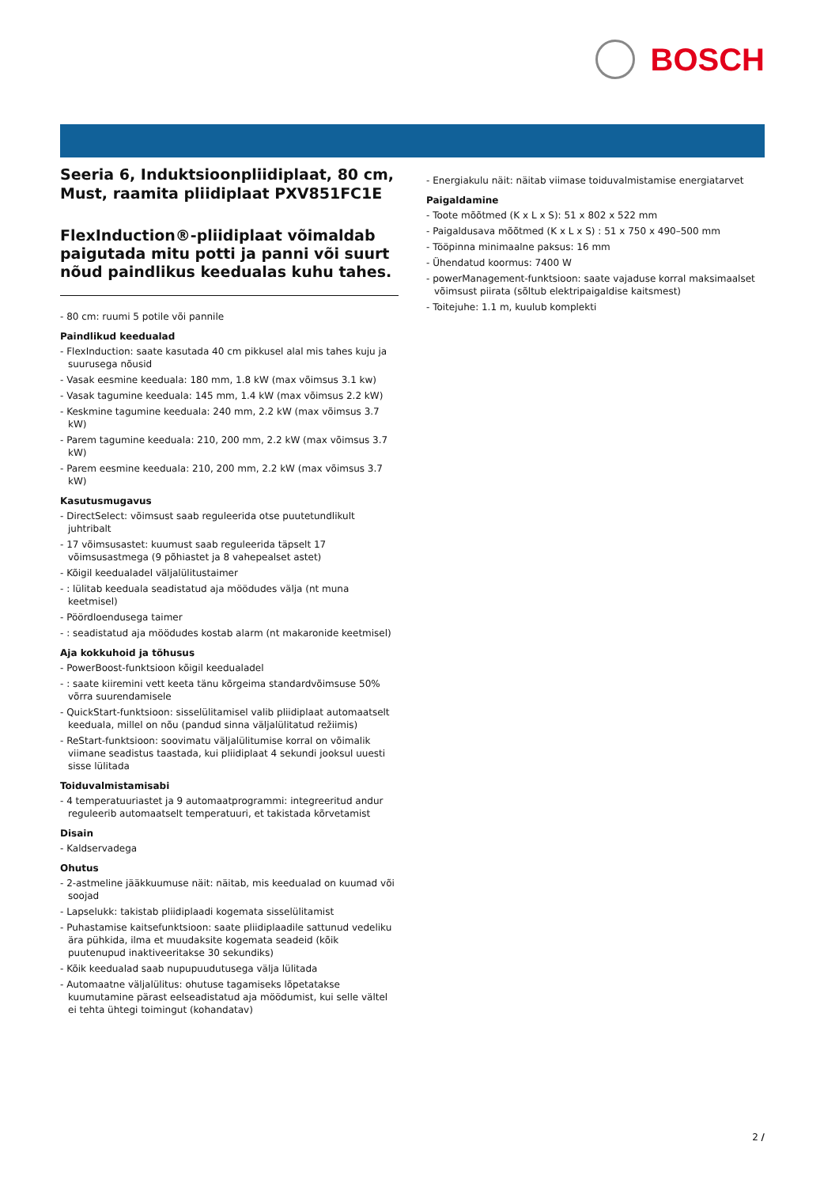BOSCH
Seeria 6, Induktsioonpliidiplaat, 80 cm, Must, raamita pliidiplaat PXV851FC1E
FlexInduction®-pliidiplaat võimaldab paigutada mitu potti ja panni või suurt nõud paindlikus keedualas kuhu tahes.
- 80 cm: ruumi 5 potile või pannile
Paindlikud keedualad
- FlexInduction: saate kasutada 40 cm pikkusel alal mis tahes kuju ja suurusega nõusid
- Vasak eesmine keeduala: 180 mm, 1.8 kW (max võimsus 3.1 kw)
- Vasak tagumine keeduala: 145 mm, 1.4 kW (max võimsus 2.2 kW)
- Keskmine tagumine keeduala: 240 mm, 2.2 kW (max võimsus 3.7 kW)
- Parem tagumine keeduala: 210, 200 mm, 2.2 kW (max võimsus 3.7 kW)
- Parem eesmine keeduala: 210, 200 mm, 2.2 kW (max võimsus 3.7 kW)
Kasutusmugavus
- DirectSelect: võimsust saab reguleerida otse puutetundlikult juhtribalt
- 17 võimsusastet: kuumust saab reguleerida täpselt 17 võimsusastmega (9 põhiastet ja 8 vahepealset astet)
- Kõigil keedualadel väljalülitustaimer
- : lülitab keeduala seadistatud aja möödudes välja (nt muna keetmisel)
- Pöördloendusega taimer
- : seadistatud aja möödudes kostab alarm (nt makaronide keetmisel)
Aja kokkuhoid ja tõhusus
- PowerBoost-funktsioon kõigil keedualadel
- : saate kiiremini vett keeta tänu kõrgeima standardvõimsuse 50% võrra suurendamisele
- QuickStart-funktsioon: sisselülitamisel valib pliidiplaat automaatselt keeduala, millel on nõu (pandud sinna väljalülitatud režiimis)
- ReStart-funktsioon: soovimatu väljalülitumise korral on võimalik viimane seadistus taastada, kui pliidiplaat 4 sekundi jooksul uuesti sisse lülitada
Toiduvalmistamisabi
- 4 temperatuuriastet ja 9 automaatprogrammi: integreeritud andur reguleerib automaatselt temperatuuri, et takistada kõrvetamist
Disain
- Kaldservadega
Ohutus
- 2-astmeline jääkkuumuse näit: näitab, mis keedualad on kuumad või soojad
- Lapselukk: takistab pliidiplaadi kogemata sisselülitamist
- Puhastamise kaitsefunktsioon: saate pliidiplaadile sattunud vedeliku ära pühkida, ilma et muudaksite kogemata seadeid (kõik puutenupud inaktiveeritakse 30 sekundiks)
- Kõik keedualad saab nupupuudutusega välja lülitada
- Automaatne väljalülitus: ohutuse tagamiseks lõpetatakse kuumutamine pärast eelseadistatud aja möödumist, kui selle vältel ei tehta ühtegi toimingut (kohandatav)
- Energiakulu näit: näitab viimase toiduvalmistamise energiatarvet
Paigaldamine
- Toote mõõtmed (K x L x S): 51 x 802 x 522 mm
- Paigaldusava mõõtmed (K x L x S) : 51 x 750 x 490–500 mm
- Tööpinna minimaalne paksus: 16 mm
- Ühendatud koormus: 7400 W
- powerManagement-funktsioon: saate vajaduse korral maksimaalset võimsust piirata (sõltub elektripaigaldise kaitsmest)
- Toitejuhe: 1.1 m, kuulub komplekti
2 /